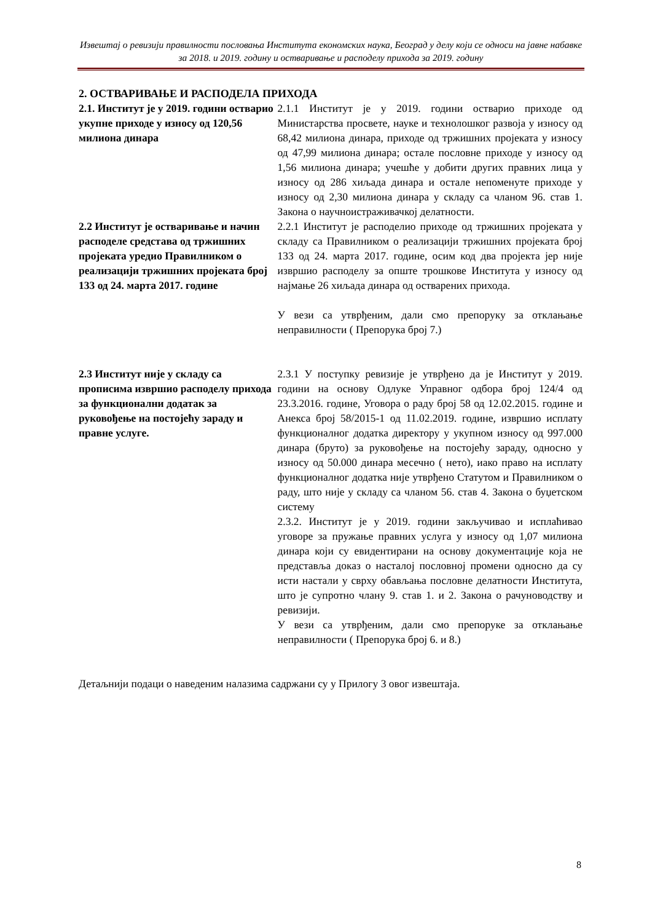Извештај о ревизији правилности пословања Института економских наука, Београд у делу који се односи на јавне набавке за 2018. и 2019. годину и остваривање и расподелу прихода за 2019. годину
2. ОСТВАРИВАЊЕ И РАСПОДЕЛА ПРИХОДА
2.1. Институт је у 2019. години остварио укупне приходе у износу од 120,56 милиона динара
2.1.1 Институт је у 2019. години остварио приходе од Министарства просвете, науке и технолошког развоја у износу од 68,42 милиона динара, приходе од тржишних пројеката у износу од 47,99 милиона динара; остале пословне приходе у износу од 1,56 милиона динара; учешће у добити других правних лица у износу од 286 хиљада динара и остале непоменуте приходе у износу од 2,30 милиона динара у складу са чланом 96. став 1. Закона о научноистраживачкој делатности.
2.2 Институт је остваривање и начин расподеле средстава од тржишних пројеката уредио Правилником о реализацији тржишних пројеката број 133 од 24. марта 2017. године
2.2.1 Институт је расподелио приходе од тржишних пројеката у складу са Правилником о реализацији тржишних пројеката број 133 од 24. марта 2017. године, осим код два пројекта јер није извршио расподелу за опште трошкове Института у износу од најмање 26 хиљада динара од остварених прихода.
У вези са утврђеним, дали смо препоруку за отклањање неправилности ( Препорука број 7.)
2.3 Институт није у складу са прописима извршио расподелу прихода за функционални додатак за руковођење на постојећу зараду и правне услуге.
2.3.1 У поступку ревизије је утврђено да је Институт у 2019. години на основу Одлуке Управног одбора број 124/4 од 23.3.2016. године, Уговора о раду број 58 од 12.02.2015. године и Анекса број 58/2015-1 од 11.02.2019. године, извршио исплату функционалног додатка директору у укупном износу од 997.000 динара (бруто) за руковођење на постојећу зараду, односно у износу од 50.000 динара месечно ( нето), иако право на исплату функционалног додатка није утврђено Статутом и Правилником о раду, што није у складу са чланом 56. став 4. Закона о буџетском систему
2.3.2. Институт је у 2019. години закључивао и исплаћивао уговоре за пружање правних услуга у износу од 1,07 милиона динара који су евидентирани на основу документације која не представља доказ о насталој пословној промени односно да су исти настали у сврху обављања пословне делатности Института, што је супротно члану 9. став 1. и 2. Закона о рачуноводству и ревизији.
У вези са утврђеним, дали смо препоруке за отклањање неправилности ( Препорука број 6. и 8.)
Детаљнији подаци о наведеним налазима садржани су у Прилогу 3 овог извештаја.
8